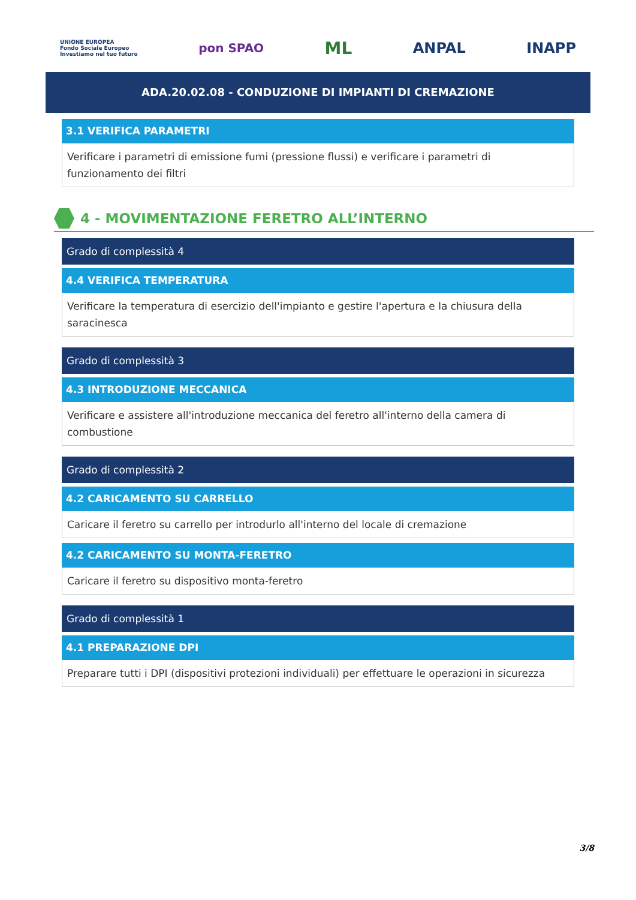UNIONE EUROPEA
Fondo Sociale Europeo
Investiamo nel tuo futuro
pon SPAO
ML
ANPAL INAPP
ADA.20.02.08 - CONDUZIONE DI IMPIANTI DI CREMAZIONE
3.1 VERIFICA PARAMETRI
Verificare i parametri di emissione fumi (pressione flussi) e verificare i parametri di funzionamento dei filtri
4 - MOVIMENTAZIONE FERETRO ALL’INTERNO
Grado di complessità 4
4.4 VERIFICA TEMPERATURA
Verificare la temperatura di esercizio dell'impianto e gestire l'apertura e la chiusura della saracinesca
Grado di complessità 3
4.3 INTRODUZIONE MECCANICA
Verificare e assistere all'introduzione meccanica del feretro all'interno della camera di combustione
Grado di complessità 2
4.2 CARICAMENTO SU CARRELLO
Caricare il feretro su carrello per introdurlo all'interno del locale di cremazione
4.2 CARICAMENTO SU MONTA-FERETRO
Caricare il feretro su dispositivo monta-feretro
Grado di complessità 1
4.1 PREPARAZIONE DPI
Preparare tutti i DPI (dispositivi protezioni individuali) per effettuare le operazioni in sicurezza
3/8